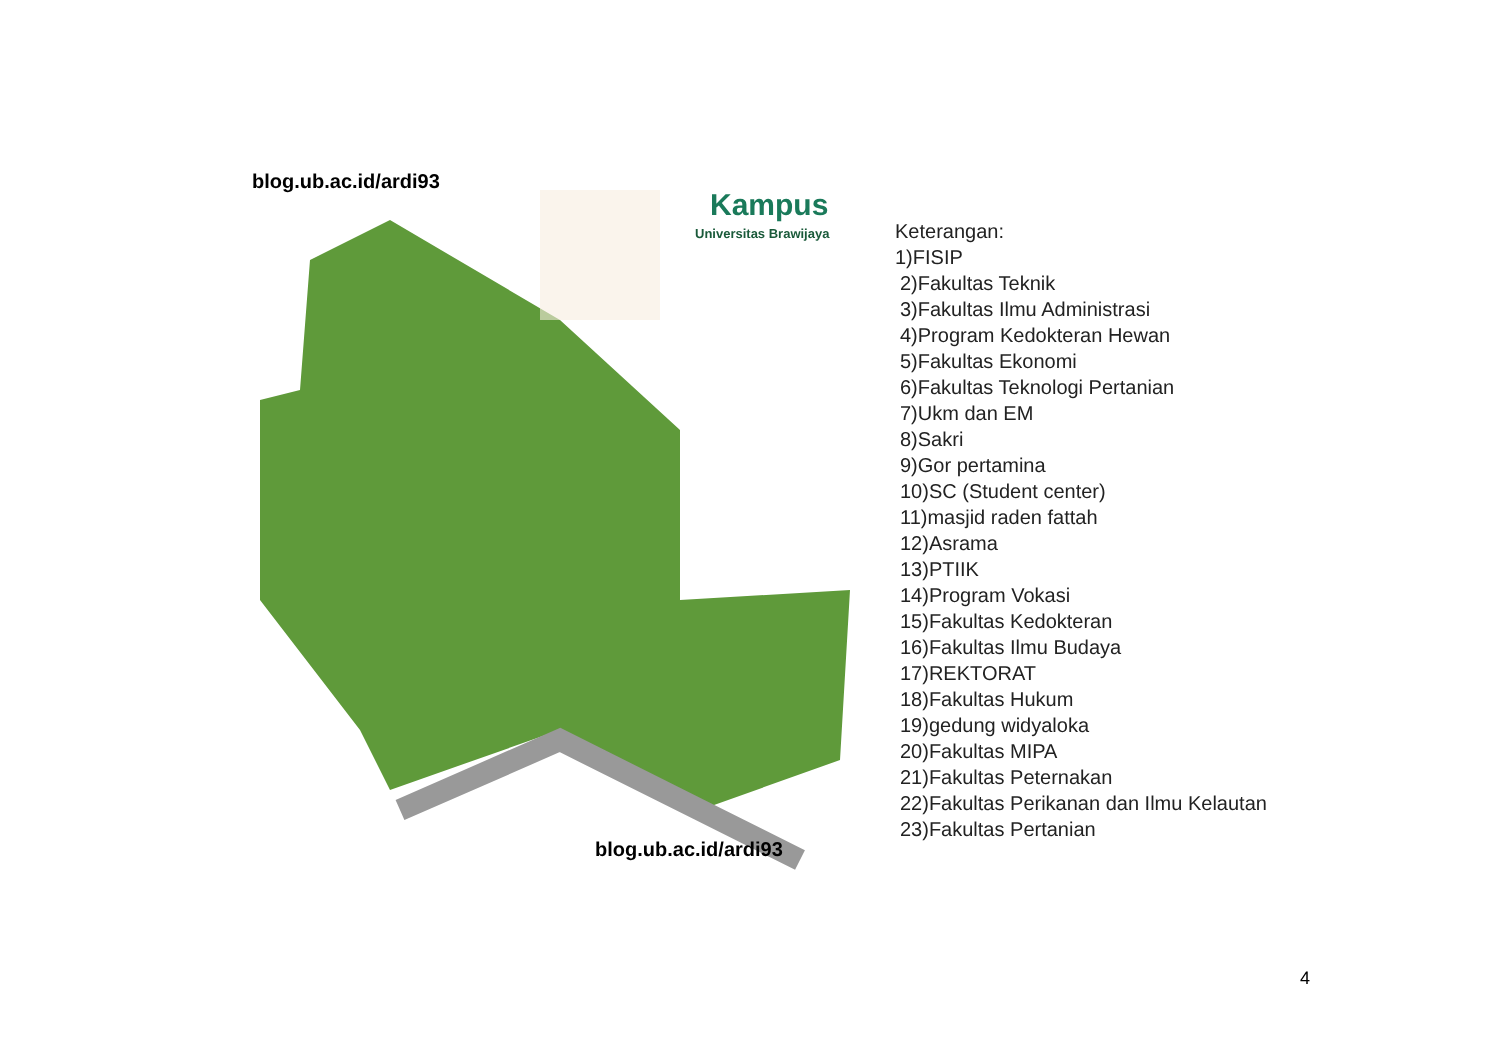Kampus
Universitas Brawijaya
blog.ub.ac.id/ardi93
blog.ub.ac.id/ardi93
Keterangan:
1)FISIP
2)Fakultas Teknik
3)Fakultas Ilmu Administrasi
4)Program Kedokteran Hewan
5)Fakultas Ekonomi
6)Fakultas Teknologi Pertanian
7)Ukm dan EM
8)Sakri
9)Gor pertamina
10)SC (Student center)
11)masjid raden fattah
12)Asrama
13)PTIIK
14)Program Vokasi
15)Fakultas Kedokteran
16)Fakultas Ilmu Budaya
17)REKTORAT
18)Fakultas Hukum
19)gedung widyaloka
20)Fakultas MIPA
21)Fakultas Peternakan
22)Fakultas Perikanan dan Ilmu Kelautan
23)Fakultas Pertanian
4